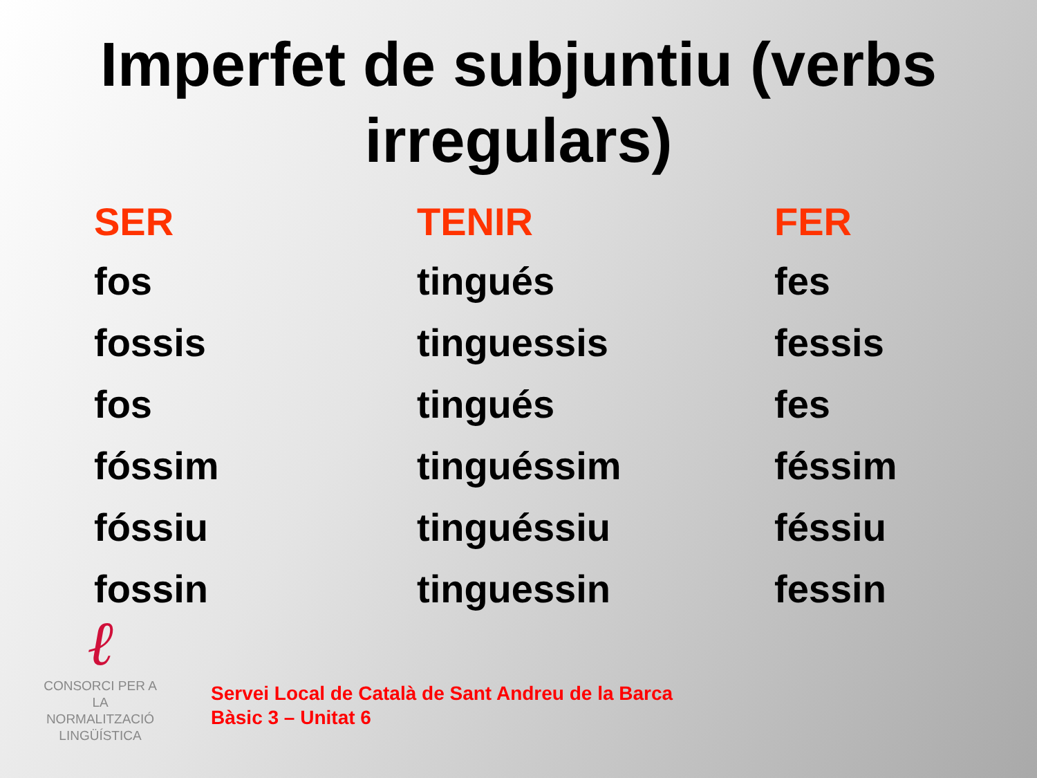Imperfet de subjuntiu (verbs
irregulars)
| SER | TENIR | FER |
| --- | --- | --- |
| fos | tingués | fes |
| fossis | tinguessis | fessis |
| fos | tingués | fes |
| fóssim | tinguéssim | féssim |
| fóssiu | tinguéssiu | féssiu |
| fossin | tinguessin | fessin |
ℓ
CONSORCI PER A
LA NORMALITZACIÓ
LINGÜÍSTICA
Servei Local de Català de Sant Andreu de la Barca
Bàsic 3 – Unitat 6